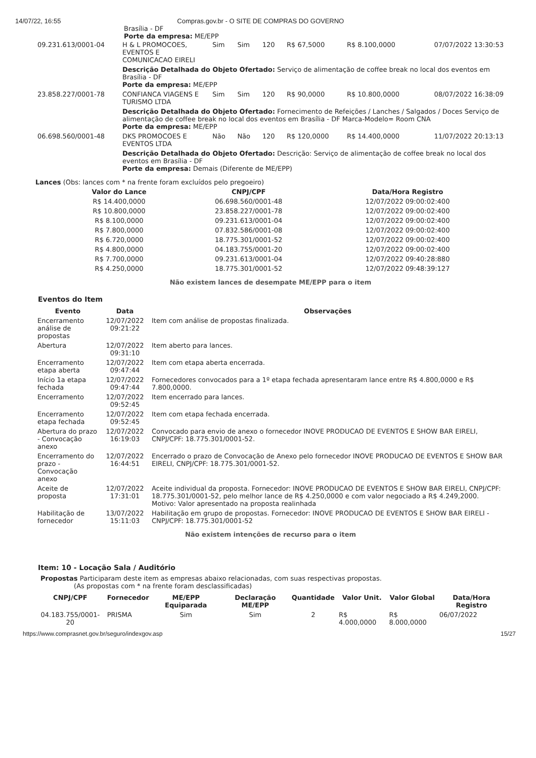14/07/22, 16:55 Compras.gov.br - O SITE DE COMPRAS DO GOVERNO
Brasília - DF
Porte da empresa: ME/EPP
| 09.231.613/0001-04 | H & L PROMOCOES, EVENTOS E COMUNICACAO EIRELI | Sim | Sim | 120 | R$ 67,5000 | R$ 8.100,0000 | 07/07/2022 13:30:53 |
| | Descrição Detalhada do Objeto Ofertado: Serviço de alimentação de coffee break no local dos eventos em Brasília - DF Porte da empresa: ME/EPP | | | | | | |
| 23.858.227/0001-78 | CONFIANCA VIAGENS E TURISMO LTDA | Sim | Sim | 120 | R$ 90,0000 | R$ 10.800,0000 | 08/07/2022 16:38:09 |
| | Descrição Detalhada do Objeto Ofertado: Fornecimento de Refeições / Lanches / Salgados / Doces Serviço de alimentação de coffee break no local dos eventos em Brasília - DF Marca-Modelo= Room CNA Porte da empresa: ME/EPP | | | | | | |
| 06.698.560/0001-48 | DKS PROMOCOES E EVENTOS LTDA | Não | Não | 120 | R$ 120,0000 | R$ 14.400,0000 | 11/07/2022 20:13:13 |
| | Descrição Detalhada do Objeto Ofertado: Descrição: Serviço de alimentação de coffee break no local dos eventos em Brasília - DF Porte da empresa: Demais (Diferente de ME/EPP) | | | | | | |
Lances (Obs: lances com * na frente foram excluídos pelo pregoeiro)
| Valor do Lance | CNPJ/CPF | Data/Hora Registro |
| --- | --- | --- |
| R$ 14.400,0000 | 06.698.560/0001-48 | 12/07/2022 09:00:02:400 |
| R$ 10.800,0000 | 23.858.227/0001-78 | 12/07/2022 09:00:02:400 |
| R$ 8.100,0000 | 09.231.613/0001-04 | 12/07/2022 09:00:02:400 |
| R$ 7.800,0000 | 07.832.586/0001-08 | 12/07/2022 09:00:02:400 |
| R$ 6.720,0000 | 18.775.301/0001-52 | 12/07/2022 09:00:02:400 |
| R$ 4.800,0000 | 04.183.755/0001-20 | 12/07/2022 09:00:02:400 |
| R$ 7.700,0000 | 09.231.613/0001-04 | 12/07/2022 09:40:28:880 |
| R$ 4.250,0000 | 18.775.301/0001-52 | 12/07/2022 09:48:39:127 |
Não existem lances de desempate ME/EPP para o item
Eventos do Item
| Evento | Data | Observações |
| --- | --- | --- |
| Encerramento análise de propostas | 12/07/2022 09:21:22 | Item com análise de propostas finalizada. |
| Abertura | 12/07/2022 09:31:10 | Item aberto para lances. |
| Encerramento etapa aberta | 12/07/2022 09:47:44 | Item com etapa aberta encerrada. |
| Início 1a etapa fechada | 12/07/2022 09:47:44 | Fornecedores convocados para a 1º etapa fechada apresentaram lance entre R$ 4.800,0000 e R$ 7.800,0000. |
| Encerramento | 12/07/2022 09:52:45 | Item encerrado para lances. |
| Encerramento etapa fechada | 12/07/2022 09:52:45 | Item com etapa fechada encerrada. |
| Abertura do prazo - Convocação anexo | 12/07/2022 16:19:03 | Convocado para envio de anexo o fornecedor INOVE PRODUCAO DE EVENTOS E SHOW BAR EIRELI, CNPJ/CPF: 18.775.301/0001-52. |
| Encerramento do prazo - Convocação anexo | 12/07/2022 16:44:51 | Encerrado o prazo de Convocação de Anexo pelo fornecedor INOVE PRODUCAO DE EVENTOS E SHOW BAR EIRELI, CNPJ/CPF: 18.775.301/0001-52. |
| Aceite de proposta | 12/07/2022 17:31:01 | Aceite individual da proposta. Fornecedor: INOVE PRODUCAO DE EVENTOS E SHOW BAR EIRELI, CNPJ/CPF: 18.775.301/0001-52, pelo melhor lance de R$ 4.250,0000 e com valor negociado a R$ 4.249,2000. Motivo: Valor apresentado na proposta realinhada |
| Habilitação de fornecedor | 13/07/2022 15:11:03 | Habilitação em grupo de propostas. Fornecedor: INOVE PRODUCAO DE EVENTOS E SHOW BAR EIRELI - CNPJ/CPF: 18.775.301/0001-52 |
Não existem intenções de recurso para o item
Item: 10 - Locação Sala / Auditório
Propostas Participaram deste item as empresas abaixo relacionadas, com suas respectivas propostas.
(As propostas com * na frente foram desclassificadas)
| CNPJ/CPF | Fornecedor | ME/EPP Equiparada | Declaração ME/EPP | Quantidade | Valor Unit. | Valor Global | Data/Hora Registro |
| --- | --- | --- | --- | --- | --- | --- | --- |
| 04.183.755/0001-20 | PRISMA | Sim | Sim | 2 | R$ 4.000,0000 | R$ 8.000,0000 | 06/07/2022 |
https://www.comprasnet.gov.br/seguro/indexgov.asp 15/27